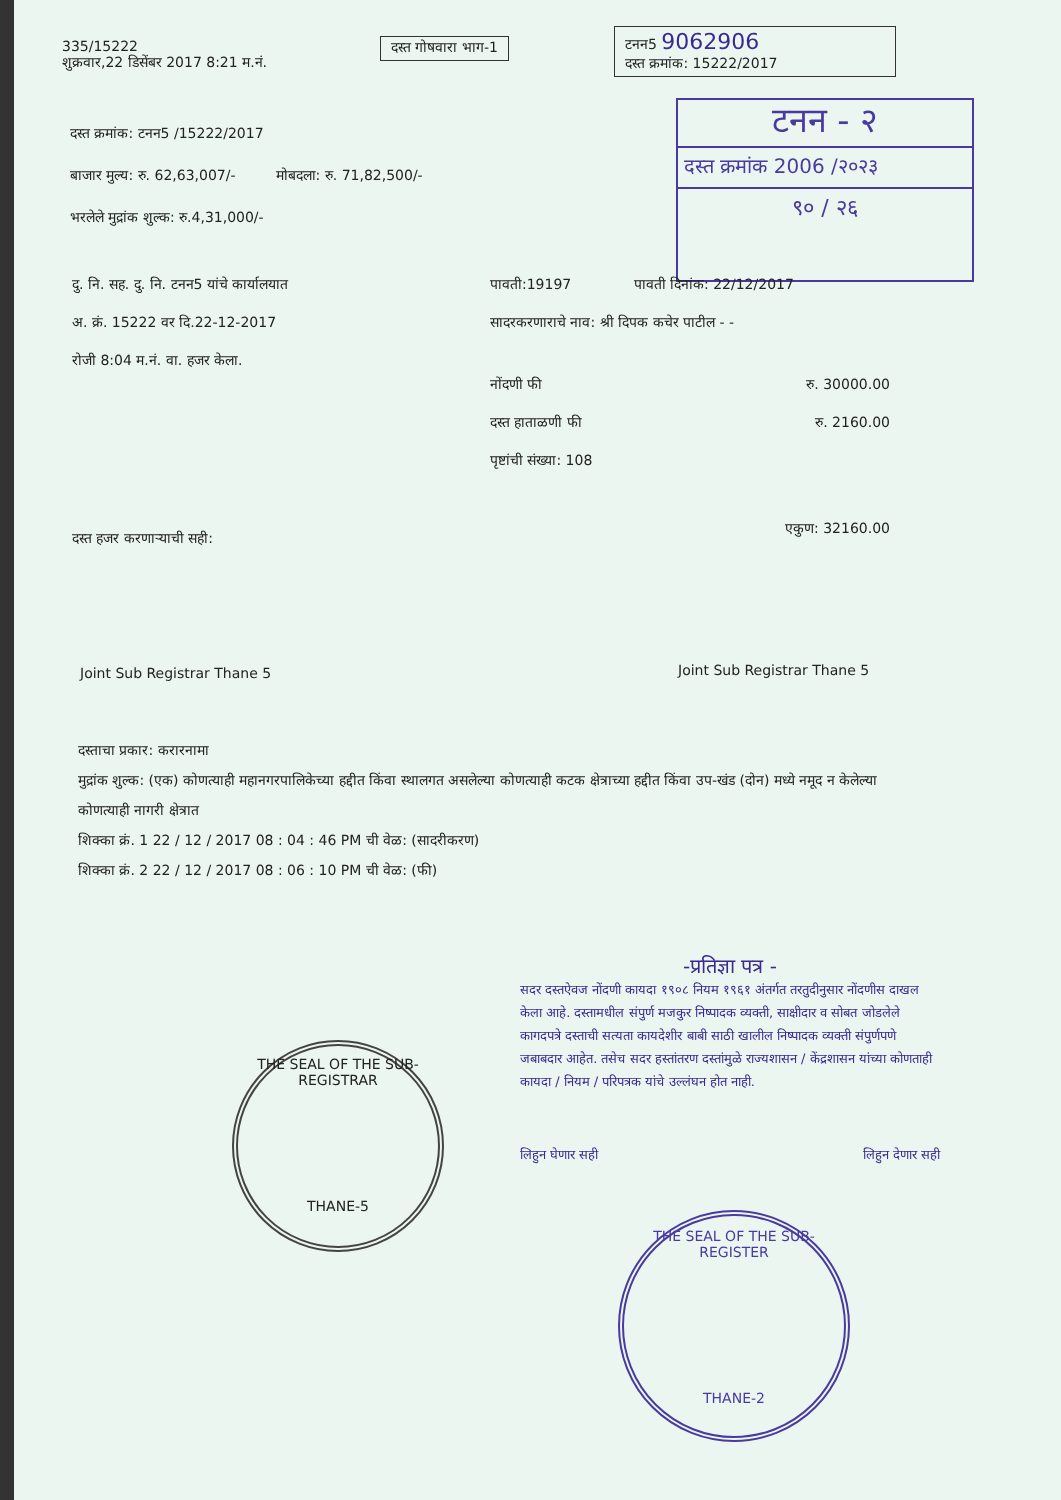335/15222
शुक्रवार,22 डिसेंबर 2017 8:21 म.नं.
दस्त गोषवारा भाग-1
टनन5 9062906
दस्त क्रमांक: 15222/2017
टनन - २
दस्त क्रमांक 2006 /२०२३
९० / २६
दस्त क्रमांक: टनन5 /15222/2017
बाजार मुल्य: रु. 62,63,007/- मोबदला: रु. 71,82,500/-
भरलेले मुद्रांक शुल्क: रु.4,31,000/-
दु. नि. सह. दु. नि. टनन5 यांचे कार्यालयात
अ. क्रं. 15222 वर दि.22-12-2017
रोजी 8:04 म.नं. वा. हजर केला.
पावती:19197 पावती दिनांक: 22/12/2017
सादरकरणाराचे नाव: श्री दिपक कचेर पाटील - -
नोंदणी फी रु. 30000.00
दस्त हाताळणी फी रु. 2160.00
पृष्टांची संख्या: 108
एकुण: 32160.00
दस्त हजर करणाऱ्याची सही:
Joint Sub Registrar Thane 5 Joint Sub Registrar Thane 5
दस्ताचा प्रकार: करारनामा
मुद्रांक शुल्क: (एक) कोणत्याही महानगरपालिकेच्या हद्दीत किंवा स्थालगत असलेल्या कोणत्याही कटक क्षेत्राच्या हद्दीत किंवा उप-खंड (दोन) मध्ये नमूद न केलेल्या कोणत्याही नागरी क्षेत्रात
शिक्का क्रं. 1 22 / 12 / 2017 08 : 04 : 46 PM ची वेळ: (सादरीकरण)
शिक्का क्रं. 2 22 / 12 / 2017 08 : 06 : 10 PM ची वेळ: (फी)
-प्रतिज्ञा पत्र -
सदर दस्तऐवज नोंदणी कायदा १९०८ नियम १९६१ अंतर्गत तरतुदीनुसार नोंदणीस दाखल केला आहे. दस्तामधील संपुर्ण मजकुर निष्पादक व्यक्ती, साक्षीदार व सोबत जोडलेले कागदपत्रे दस्ताची सत्यता कायदेशीर बाबी साठी खालील निष्पादक व्यक्ती संपुर्णपणे जबाबदार आहेत. तसेच सदर हस्तांतरण दस्तांमुळे राज्यशासन / केंद्रशासन यांच्या कोणताही कायदा / नियम / परिपत्रक यांचे उल्लंघन होत नाही.
लिहुन घेणार सही लिहुन देणार सही
THE SEAL OF THE SUB-REGISTRAR
THANE-5
THE SEAL OF THE SUB-REGISTER
THANE-2